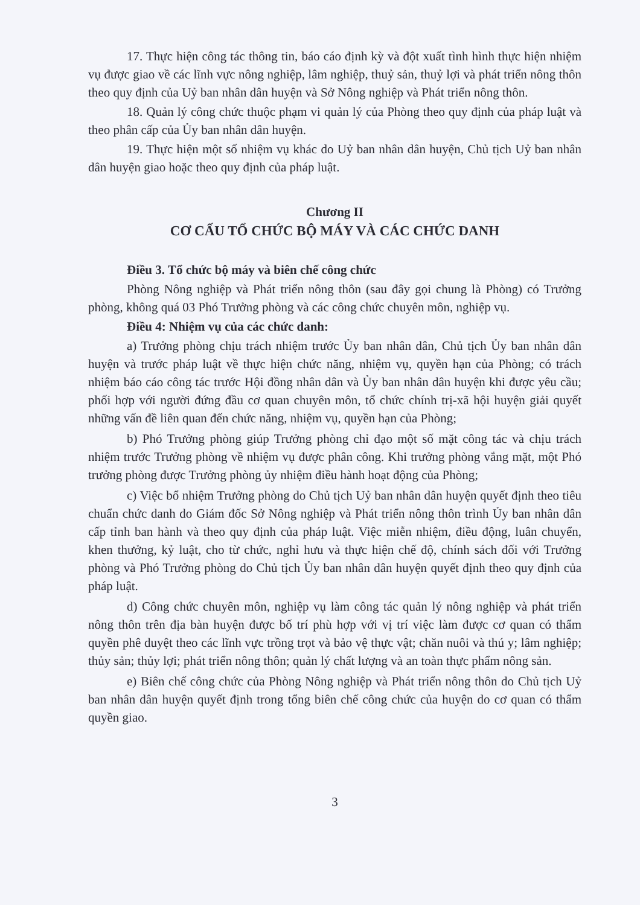17. Thực hiện công tác thông tin, báo cáo định kỳ và đột xuất tình hình thực hiện nhiệm vụ được giao về các lĩnh vực nông nghiệp, lâm nghiệp, thuỷ sản, thuỷ lợi và phát triển nông thôn theo quy định của Uỷ ban nhân dân huyện và Sở Nông nghiệp và Phát triển nông thôn.
18. Quản lý công chức thuộc phạm vi quản lý của Phòng theo quy định của pháp luật và theo phân cấp của Ủy ban nhân dân huyện.
19. Thực hiện một số nhiệm vụ khác do Uỷ ban nhân dân huyện, Chủ tịch Uỷ ban nhân dân huyện giao hoặc theo quy định của pháp luật.
Chương II
CƠ CẤU TỔ CHỨC BỘ MÁY VÀ CÁC CHỨC DANH
Điều 3. Tổ chức bộ máy và biên chế công chức
Phòng Nông nghiệp và Phát triển nông thôn (sau đây gọi chung là Phòng) có Trưởng phòng, không quá 03 Phó Trưởng phòng và các công chức chuyên môn, nghiệp vụ.
Điều 4: Nhiệm vụ của các chức danh:
a) Trưởng phòng chịu trách nhiệm trước Ủy ban nhân dân, Chủ tịch Ủy ban nhân dân huyện và trước pháp luật về thực hiện chức năng, nhiệm vụ, quyền hạn của Phòng; có trách nhiệm báo cáo công tác trước Hội đồng nhân dân và Ủy ban nhân dân huyện khi được yêu cầu; phối hợp với người đứng đầu cơ quan chuyên môn, tổ chức chính trị-xã hội huyện giải quyết những vấn đề liên quan đến chức năng, nhiệm vụ, quyền hạn của Phòng;
b) Phó Trưởng phòng giúp Trưởng phòng chỉ đạo một số mặt công tác và chịu trách nhiệm trước Trưởng phòng về nhiệm vụ được phân công. Khi trưởng phòng vắng mặt, một Phó trưởng phòng được Trưởng phòng ủy nhiệm điều hành hoạt động của Phòng;
c) Việc bổ nhiệm Trưởng phòng do Chủ tịch Uỷ ban nhân dân huyện quyết định theo tiêu chuẩn chức danh do Giám đốc Sở Nông nghiệp và Phát triển nông thôn trình Ủy ban nhân dân cấp tỉnh ban hành và theo quy định của pháp luật. Việc miễn nhiệm, điều động, luân chuyển, khen thưởng, kỷ luật, cho từ chức, nghỉ hưu và thực hiện chế độ, chính sách đối với Trưởng phòng và Phó Trưởng phòng do Chủ tịch Ủy ban nhân dân huyện quyết định theo quy định của pháp luật.
d) Công chức chuyên môn, nghiệp vụ làm công tác quản lý nông nghiệp và phát triển nông thôn trên địa bàn huyện được bố trí phù hợp với vị trí việc làm được cơ quan có thẩm quyền phê duyệt theo các lĩnh vực trồng trọt và bảo vệ thực vật; chăn nuôi và thú y; lâm nghiệp; thủy sản; thủy lợi; phát triển nông thôn; quản lý chất lượng và an toàn thực phẩm nông sản.
e) Biên chế công chức của Phòng Nông nghiệp và Phát triển nông thôn do Chủ tịch Uỷ ban nhân dân huyện quyết định trong tổng biên chế công chức của huyện do cơ quan có thẩm quyền giao.
3